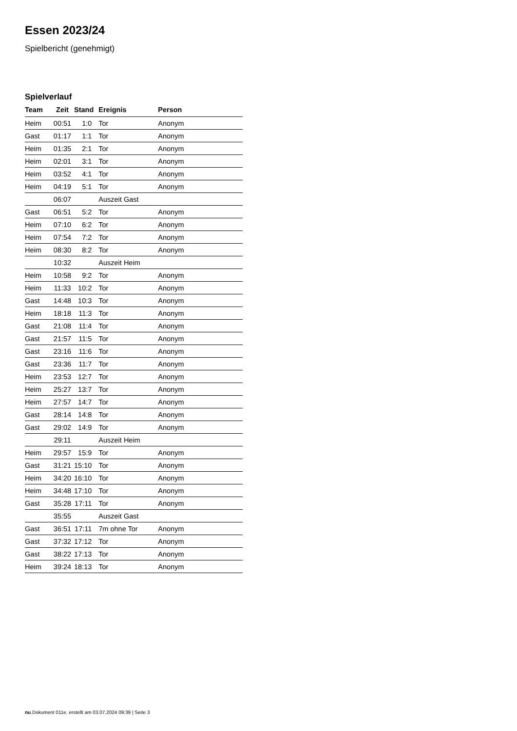Essen 2023/24
Spielbericht (genehmigt)
Spielverlauf
| Team | Zeit | Stand | Ereignis | Person |
| --- | --- | --- | --- | --- |
| Heim | 00:51 | 1:0 | Tor | Anonym |
| Gast | 01:17 | 1:1 | Tor | Anonym |
| Heim | 01:35 | 2:1 | Tor | Anonym |
| Heim | 02:01 | 3:1 | Tor | Anonym |
| Heim | 03:52 | 4:1 | Tor | Anonym |
| Heim | 04:19 | 5:1 | Tor | Anonym |
| | 06:07 | | Auszeit Gast | |
| Gast | 06:51 | 5:2 | Tor | Anonym |
| Heim | 07:10 | 6:2 | Tor | Anonym |
| Heim | 07:54 | 7:2 | Tor | Anonym |
| Heim | 08:30 | 8:2 | Tor | Anonym |
| | 10:32 | | Auszeit Heim | |
| Heim | 10:58 | 9:2 | Tor | Anonym |
| Heim | 11:33 | 10:2 | Tor | Anonym |
| Gast | 14:48 | 10:3 | Tor | Anonym |
| Heim | 18:18 | 11:3 | Tor | Anonym |
| Gast | 21:08 | 11:4 | Tor | Anonym |
| Gast | 21:57 | 11:5 | Tor | Anonym |
| Gast | 23:16 | 11:6 | Tor | Anonym |
| Gast | 23:36 | 11:7 | Tor | Anonym |
| Heim | 23:53 | 12:7 | Tor | Anonym |
| Heim | 25:27 | 13:7 | Tor | Anonym |
| Heim | 27:57 | 14:7 | Tor | Anonym |
| Gast | 28:14 | 14:8 | Tor | Anonym |
| Gast | 29:02 | 14:9 | Tor | Anonym |
| | 29:11 | | Auszeit Heim | |
| Heim | 29:57 | 15:9 | Tor | Anonym |
| Gast | 31:21 | 15:10 | Tor | Anonym |
| Heim | 34:20 | 16:10 | Tor | Anonym |
| Heim | 34:48 | 17:10 | Tor | Anonym |
| Gast | 35:28 | 17:11 | Tor | Anonym |
| | 35:55 | | Auszeit Gast | |
| Gast | 36:51 | 17:11 | 7m ohne Tor | Anonym |
| Gast | 37:32 | 17:12 | Tor | Anonym |
| Gast | 38:22 | 17:13 | Tor | Anonym |
| Heim | 39:24 | 18:13 | Tor | Anonym |
nu.Dokument 011e, erstellt am 03.07.2024 09:39 | Seite 3